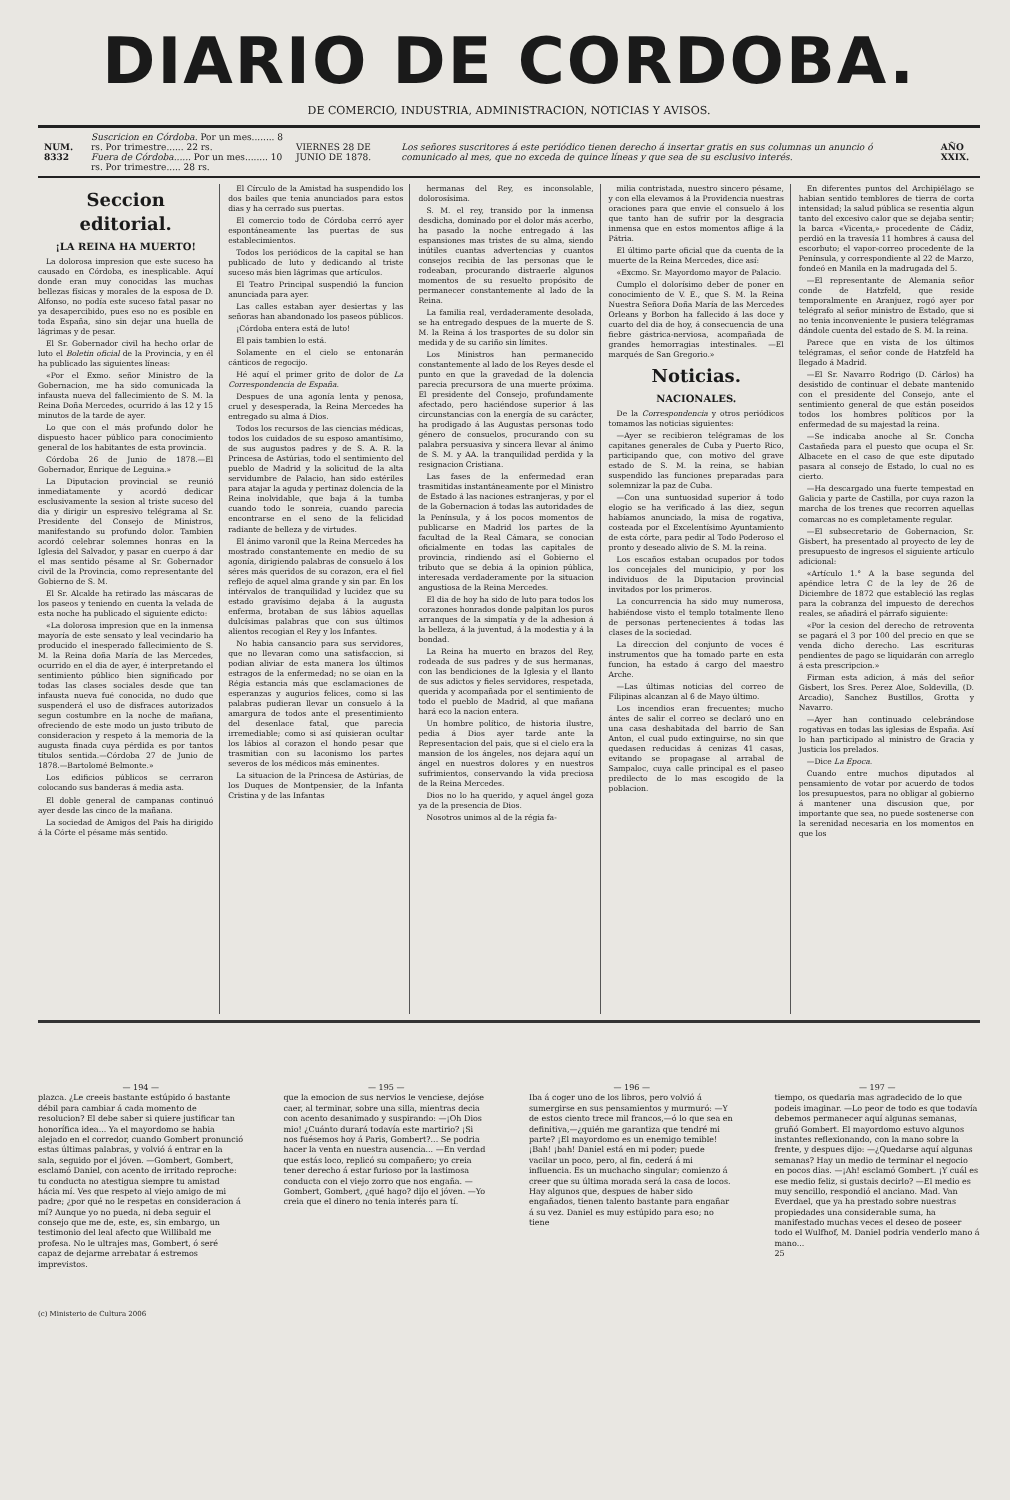DIARIO DE CORDOBA.
DE COMERCIO, INDUSTRIA, ADMINISTRACION, NOTICIAS Y AVISOS.
NUM. 8332
Suscricion en Córdoba. Por un mes........ 8 rs. Por trimestre...... 22 rs.
Fuera de Córdoba...... Por un mes........ 10 rs. Por trimestre..... 28 rs.
VIERNES 28 DE JUNIO DE 1878.
Los señores suscritores á este periódico tienen derecho á insertar gratis en sus columnas un anuncio ó comunicado al mes, que no exceda de quince líneas y que sea de su esclusivo interés.
AÑO XXIX.
Seccion editorial.
¡LA REINA HA MUERTO!
La dolorosa impresion que este suceso ha causado en Córdoba, es inesplicable. Aquí donde eran muy conocidas las muchas bellezas físicas y morales de la esposa de D. Alfonso, no podía este suceso fatal pasar no ya desapercibido, pues eso no es posible en toda España, sino sin dejar una huella de lágrimas y de pesar.
El Sr. Gobernador civil ha hecho orlar de luto el Boletin oficial de la Provincia, y en él ha publicado las siguientes líneas:
«Por el Exmo. señor Ministro de la Gobernacion, me ha sido comunicada la infausta nueva del fallecimiento de S. M. la Reina Doña Mercedes, ocurrido á las 12 y 15 minutos de la tarde de ayer.
Lo que con el más profundo dolor he dispuesto hacer público para conocimiento general de los habitantes de esta provincia.
Córdoba 26 de Junio de 1878.—El Gobernador, Enrique de Leguina.»
La Diputacion provincial se reunió inmediatamente y acordó dedicar esclusivamente la sesion al triste suceso del dia y dirigir un espresivo telégrama al Sr. Presidente del Consejo de Ministros, manifestando su profundo dolor. Tambien acordó celebrar solemnes honras en la Iglesia del Salvador, y pasar en cuerpo á dar el mas sentido pésame al Sr. Gobernador civil de la Provincia, como representante del Gobierno de S. M.
El Sr. Alcalde ha retirado las máscaras de los paseos y teniendo en cuenta la velada de esta noche ha publicado el siguiente edicto:
«La dolorosa impresion que en la inmensa mayoría de este sensato y leal vecindario ha producido el inesperado fallecimiento de S. M. la Reina doña María de las Mercedes, ocurrido en el dia de ayer, é interpretando el sentimiento público bien significado por todas las clases sociales desde que tan infausta nueva fué conocida, no dudo que suspenderá el uso de disfraces autorizados segun costumbre en la noche de mañana, ofreciendo de este modo un justo tributo de consideracion y respeto á la memoria de la augusta finada cuya pérdida es por tantos títulos sentida.—Córdoba 27 de Junio de 1878.—Bartolomé Belmonte.»
Los edificios públicos se cerraron colocando sus banderas á media asta.
El doble general de campanas continuó ayer desde las cinco de la mañana.
La sociedad de Amigos del País ha dirigido á la Córte el pésame más sentido.
El Círculo de la Amistad ha suspendido los dos bailes que tenia anunciados para estos dias y ha cerrado sus puertas.
El comercio todo de Córdoba cerró ayer espontáneamente las puertas de sus establecimientos.
Todos los periódicos de la capital se han publicado de luto y dedicando al triste suceso más bien lágrimas que artículos.
El Teatro Principal suspendió la funcion anunciada para ayer.
Las calles estaban ayer desiertas y las señoras han abandonado los paseos públicos.
¡Córdoba entera está de luto!
El pais tambien lo está.
Solamente en el cielo se entonarán cánticos de regocijo.
Hé aquí el primer grito de dolor de La Correspondencia de España.
Despues de una agonía lenta y penosa, cruel y desesperada, la Reina Mercedes ha entregado su alma á Dios.
Todos los recursos de las ciencias médicas, todos los cuidados de su esposo amantísimo, de sus augustos padres y de S. A. R. la Princesa de Astúrias, todo el sentimiento del pueblo de Madrid y la solicitud de la alta servidumbre de Palacio, han sido estériles para atajar la aguda y pertinaz dolencia de la Reina inolvidable, que baja á la tumba cuando todo le sonreia, cuando parecia encontrarse en el seno de la felicidad radiante de belleza y de virtudes.
El ánimo varonil que la Reina Mercedes ha mostrado constantemente en medio de su agonía, dirigiendo palabras de consuelo á los séres más queridos de su corazon, era el fiel reflejo de aquel alma grande y sin par. En los intérvalos de tranquilidad y lucidez que su estado gravísimo dejaba á la augusta enferma, brotaban de sus lábios aquellas dulcísimas palabras que con sus últimos alientos recogian el Rey y los Infantes.
No habia cansancio para sus servidores, que no llevaran como una satisfaccion, si podian aliviar de esta manera los últimos estragos de la enfermedad; no se oian en la Régia estancia más que esclamaciones de esperanzas y augurios felices, como si las palabras pudieran llevar un consuelo á la amargura de todos ante el presentimiento del desenlace fatal, que parecia irremediable; como si así quisieran ocultar los lábios al corazon el hondo pesar que trasmitian con su laconismo los partes severos de los médicos más eminentes.
La situacion de la Princesa de Astúrias, de los Duques de Montpensier, de la Infanta Cristina y de las Infantas
hermanas del Rey, es inconsolable, dolorosísima.
S. M. el rey, transido por la inmensa desdicha, dominado por el dolor más acerbo, ha pasado la noche entregado á las espansiones mas tristes de su alma, siendo inútiles cuantas advertencias y cuantos consejos recibia de las personas que le rodeaban, procurando distraerle algunos momentos de su resuelto propósito de permanecer constantemente al lado de la Reina.
La familia real, verdaderamente desolada, se ha entregado despues de la muerte de S. M. la Reina á los trasportes de su dolor sin medida y de su cariño sin límites.
Los Ministros han permanecido constantemente al lado de los Reyes desde el punto en que la gravedad de la dolencia parecia precursora de una muerte próxima. El presidente del Consejo, profundamente afectado, pero haciéndose superior á las circunstancias con la energía de su carácter, ha prodigado á las Augustas personas todo género de consuelos, procurando con su palabra persuasiva y sincera llevar al ánimo de S. M. y AA. la tranquilidad perdida y la resignacion Cristiana.
Las fases de la enfermedad eran trasmitidas instantáneamente por el Ministro de Estado á las naciones estranjeras, y por el de la Gobernacion á todas las autoridades de la Península, y á los pocos momentos de publicarse en Madrid los partes de la facultad de la Real Cámara, se conocian oficialmente en todas las capitales de provincia, rindiendo así el Gobierno el tributo que se debia á la opinion pública, interesada verdaderamente por la situacion angustiosa de la Reina Mercedes.
El dia de hoy ha sido de luto para todos los corazones honrados donde palpitan los puros arranques de la simpatía y de la adhesion á la belleza, á la juventud, á la modestia y á la bondad.
La Reina ha muerto en brazos del Rey, rodeada de sus padres y de sus hermanas, con las bendiciones de la Iglesia y el llanto de sus adictos y fieles servidores, respetada, querida y acompañada por el sentimiento de todo el pueblo de Madrid, al que mañana hará eco la nacion entera.
Un hombre político, de historia ilustre, pedia á Dios ayer tarde ante la Representacion del pais, que si el cielo era la mansion de los ángeles, nos dejara aquí un ángel en nuestros dolores y en nuestros sufrimientos, conservando la vida preciosa de la Reina Mercedes.
Dios no lo ha querido, y aquel ángel goza ya de la presencia de Dios.
Nosotros unimos al de la régia fa-
milia contristada, nuestro sincero pésame, y con ella elevamos á la Providencia nuestras oraciones para que envie el consuelo á los que tanto han de sufrir por la desgracia inmensa que en estos momentos aflige á la Pátria.
El último parte oficial que da cuenta de la muerte de la Reina Mercedes, dice así:
«Excmo. Sr. Mayordomo mayor de Palacio.
Cumplo el dolorísimo deber de poner en conocimiento de V. E., que S. M. la Reina Nuestra Señora Doña María de las Mercedes Orleans y Borbon ha fallecido á las doce y cuarto del dia de hoy, á consecuencia de una fiebre gástrica-nerviosa, acompañada de grandes hemorragias intestinales. —El marqués de San Gregorio.»
Noticias.
NACIONALES.
De la Correspondencia y otros periódicos tomamos las noticias siguientes:
—Ayer se recibieron telégramas de los capitanes generales de Cuba y Puerto Rico, participando que, con motivo del grave estado de S. M. la reina, se habian suspendido las funciones preparadas para solemnizar la paz de Cuba.
—Con una suntuosidad superior á todo elogio se ha verificado á las diez, segun habíamos anunciado, la misa de rogativa, costeada por el Excelentísimo Ayuntamiento de esta córte, para pedir al Todo Poderoso el pronto y deseado alivio de S. M. la reina.
Los escaños estaban ocupados por todos los concejales del municipio, y por los individuos de la Diputacion provincial invitados por los primeros.
La concurrencia ha sido muy numerosa, habiéndose visto el templo totalmente lleno de personas pertenecientes á todas las clases de la sociedad.
La direccion del conjunto de voces é instrumentos que ha tomado parte en esta funcion, ha estado á cargo del maestro Arche.
—Las últimas noticias del correo de Filipinas alcanzan al 6 de Mayo último.
Los incendios eran frecuentes; mucho ántes de salir el correo se declaró uno en una casa deshabitada del barrio de San Anton, el cual pudo extinguirse, no sin que quedasen reducidas á cenizas 41 casas, evitando se propagase al arrabal de Sampaloc, cuya calle principal es el paseo predilecto de lo mas escogido de la poblacion.
En diferentes puntos del Archipiélago se habian sentido temblores de tierra de corta intensidad; la salud pública se resentia algun tanto del excesivo calor que se dejaba sentir; la barca «Vicenta,» procedente de Cádiz, perdió en la travesía 11 hombres á causa del escorbuto; el vapor-correo procedente de la Península, y correspondiente al 22 de Marzo, fondeó en Manila en la madrugada del 5.
—El representante de Alemania señor conde de Hatzfeld, que reside temporalmente en Aranjuez, rogó ayer por telégrafo al señor ministro de Estado, que si no tenia inconveniente le pusiera telégramas dándole cuenta del estado de S. M. la reina.
Parece que en vista de los últimos telégramas, el señor conde de Hatzfeld ha llegado á Madrid.
—El Sr. Navarro Rodrigo (D. Cárlos) ha desistido de continuar el debate mantenido con el presidente del Consejo, ante el sentimiento general de que están poseidos todos los hombres políticos por la enfermedad de su majestad la reina.
—Se indicaba anoche al Sr. Concha Castañeda para el puesto que ocupa el Sr. Albacete en el caso de que este diputado pasara al consejo de Estado, lo cual no es cierto.
—Ha descargado una fuerte tempestad en Galicia y parte de Castilla, por cuya razon la marcha de los trenes que recorren aquellas comarcas no es completamente regular.
—El subsecretario de Gobernacion, Sr. Gisbert, ha presentado al proyecto de ley de presupuesto de ingresos el siguiente artículo adicional:
«Artículo 1.° A la base segunda del apéndice letra C de la ley de 26 de Diciembre de 1872 que estableció las reglas para la cobranza del impuesto de derechos reales, se añadirá el párrafo siguiente:
«Por la cesion del derecho de retroventa se pagará el 3 por 100 del precio en que se venda dicho derecho. Las escrituras pendientes de pago se liquidarán con arreglo á esta prescripcion.»
Firman esta adicion, á más del señor Gisbert, los Sres. Perez Aloe, Soldevilla, (D. Arcadio), Sanchez Bustillos, Grotta y Navarro.
—Ayer han continuado celebrándose rogativas en todas las iglesias de España. Así lo han participado al ministro de Gracia y Justicia los prelados.
—Dice La Epoca.
Cuando entre muchos diputados al pensamiento de votar por acuerdo de todos los presupuestos, para no obligar al gobierno á mantener una discusion que, por importante que sea, no puede sostenerse con la serenidad necesaria en los momentos en que los
— 194 —plazca. ¿Le creeis bastante estúpido ó bastante débil para cambiar á cada momento de resolucion? El debe saber si quiere justificar tan honorífica idea... Ya el mayordomo se habia alejado en el corredor, cuando Gombert pronunció estas últimas palabras, y volvió á entrar en la sala, seguido por el jóven. —Gombert, Gombert, esclamó Daniel, con acento de irritado reproche: tu conducta no atestigua siempre tu amistad hácia mí. Ves que respeto al viejo amigo de mi padre; ¿por qué no le respetas en consideracion á mí? Aunque yo no pueda, ni deba seguir el consejo que me de, este, es, sin embargo, un testimonio del leal afecto que Willibald me profesa. No le ultrajes mas, Gombert, ó seré capaz de dejarme arrebatar á estremos imprevistos.
— 195 —que la emocion de sus nervios le venciese, dejóse caer, al terminar, sobre una silla, mientras decia con acento desanimado y suspirando: —¡Oh Dios mio! ¿Cuánto durará todavía este martirio? ¡Si nos fuésemos hoy á Paris, Gombert?... Se podria hacer la venta en nuestra ausencia... —En verdad que estás loco, replicó su compañero; yo creia tener derecho á estar furioso por la lastimosa conducta con el viejo zorro que nos engaña. —Gombert, Gombert, ¿qué hago? dijo el jóven. —Yo creia que el dinero no tenia interés para tí.
— 196 —Iba á coger uno de los libros, pero volvió á sumergirse en sus pensamientos y murmuró: —Y de estos ciento trece mil francos,—ó lo que sea en definitiva,—¿quién me garantiza que tendré mi parte? ¡El mayordomo es un enemigo temible! ¡Bah! ¡bah! Daniel está en mi poder; puede vacilar un poco, pero, al fin, cederá á mi influencia. Es un muchacho singular; comienzo á creer que su última morada será la casa de locos. Hay algunos que, despues de haber sido engañados, tienen talento bastante para engañar á su vez. Daniel es muy estúpido para eso; no tiene
— 197 —tiempo, os quedaria mas agradecido de lo que podeis imaginar. —Lo peor de todo es que todavía debemos permanecer aquí algunas semanas, gruñó Gombert. El mayordomo estuvo algunos instantes reflexionando, con la mano sobre la frente, y despues dijo: —¿Quedarse aquí algunas semanas? Hay un medio de terminar el negocio en pocos dias. —¡Ah! esclamó Gombert. ¡Y cuál es ese medio feliz, si gustais decirlo? —El medio es muy sencillo, respondió el anciano. Mad. Van Everdael, que ya ha prestado sobre nuestras propiedades una considerable suma, ha manifestado muchas veces el deseo de poseer todo el Wulfhof, M. Daniel podria venderlo mano á mano...
25
(c) Ministerio de Cultura 2006